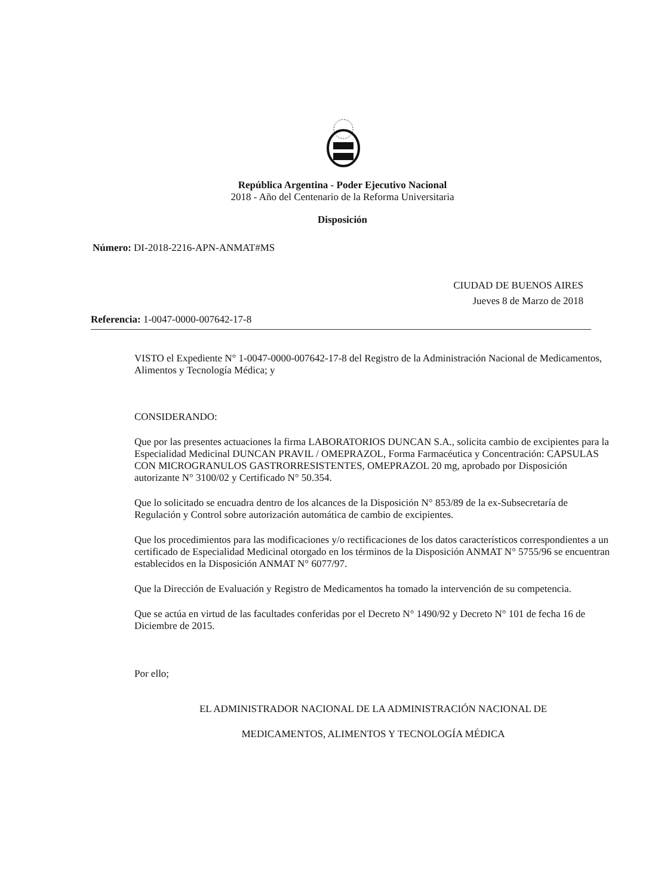República Argentina - Poder Ejecutivo Nacional
2018 - Año del Centenario de la Reforma Universitaria
Disposición
Número: DI-2018-2216-APN-ANMAT#MS
CIUDAD DE BUENOS AIRES
Jueves 8 de Marzo de 2018
Referencia: 1-0047-0000-007642-17-8
VISTO el Expediente N° 1-0047-0000-007642-17-8 del Registro de la Administración Nacional de Medicamentos, Alimentos y Tecnología Médica; y
CONSIDERANDO:
Que por las presentes actuaciones la firma LABORATORIOS DUNCAN S.A., solicita cambio de excipientes para la Especialidad Medicinal DUNCAN PRAVIL / OMEPRAZOL, Forma Farmacéutica y Concentración: CAPSULAS CON MICROGRANULOS GASTRORRESISTENTES, OMEPRAZOL 20 mg, aprobado por Disposición autorizante N° 3100/02 y Certificado N° 50.354.
Que lo solicitado se encuadra dentro de los alcances de la Disposición N° 853/89 de la ex-Subsecretaría de Regulación y Control sobre autorización automática de cambio de excipientes.
Que los procedimientos para las modificaciones y/o rectificaciones de los datos característicos correspondientes a un certificado de Especialidad Medicinal otorgado en los términos de la Disposición ANMAT N° 5755/96 se encuentran establecidos en la Disposición ANMAT N° 6077/97.
Que la Dirección de Evaluación y Registro de Medicamentos ha tomado la intervención de su competencia.
Que se actúa en virtud de las facultades conferidas por el Decreto N° 1490/92 y Decreto N° 101 de fecha 16 de Diciembre de 2015.
Por ello;
EL ADMINISTRADOR NACIONAL DE LA ADMINISTRACIÓN NACIONAL DE
MEDICAMENTOS, ALIMENTOS Y TECNOLOGÍA MÉDICA